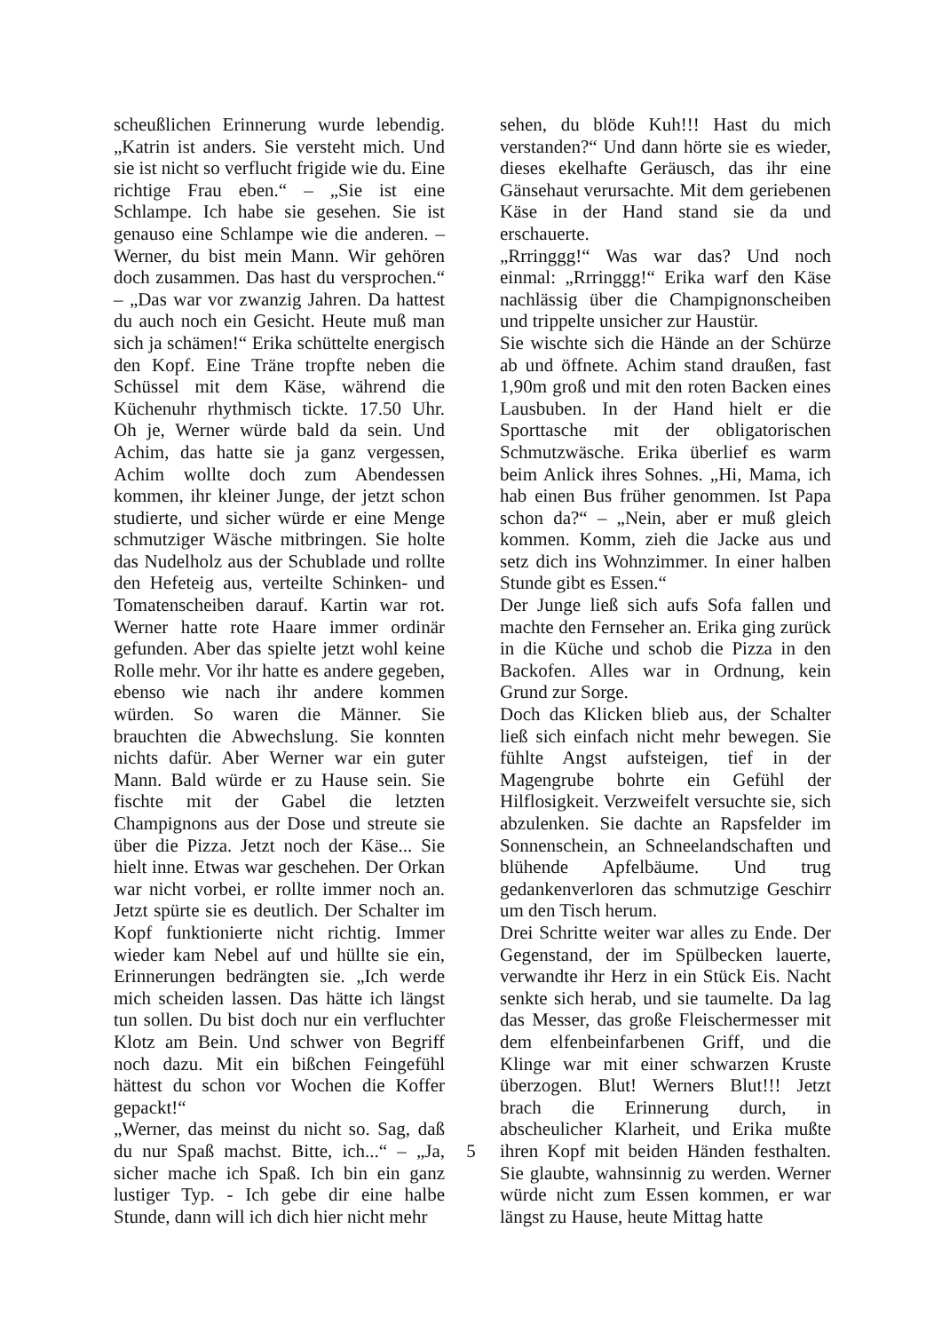scheußlichen Erinnerung wurde lebendig. „Katrin ist anders. Sie versteht mich. Und sie ist nicht so verflucht frigide wie du. Eine richtige Frau eben.“ – „Sie ist eine Schlampe. Ich habe sie gesehen. Sie ist genauso eine Schlampe wie die anderen. – Werner, du bist mein Mann. Wir gehören doch zusammen. Das hast du versprochen.“ – „Das war vor zwanzig Jahren. Da hattest du auch noch ein Gesicht. Heute muß man sich ja schämen!“ Erika schüttelte energisch den Kopf. Eine Träne tropfte neben die Schüssel mit dem Käse, während die Küchenuhr rhythmisch tickte. 17.50 Uhr. Oh je, Werner würde bald da sein. Und Achim, das hatte sie ja ganz vergessen, Achim wollte doch zum Abendessen kommen, ihr kleiner Junge, der jetzt schon studierte, und sicher würde er eine Menge schmutziger Wäsche mitbringen. Sie holte das Nudelholz aus der Schublade und rollte den Hefeteig aus, verteilte Schinken- und Tomatenscheiben darauf. Kartin war rot. Werner hatte rote Haare immer ordinär gefunden. Aber das spielte jetzt wohl keine Rolle mehr. Vor ihr hatte es andere gegeben, ebenso wie nach ihr andere kommen würden. So waren die Männer. Sie brauchten die Abwechslung. Sie konnten nichts dafür. Aber Werner war ein guter Mann. Bald würde er zu Hause sein. Sie fischte mit der Gabel die letzten Champignons aus der Dose und streute sie über die Pizza. Jetzt noch der Käse... Sie hielt inne. Etwas war geschehen. Der Orkan war nicht vorbei, er rollte immer noch an. Jetzt spürte sie es deutlich. Der Schalter im Kopf funktionierte nicht richtig. Immer wieder kam Nebel auf und hüllte sie ein, Erinnerungen bedrängten sie. „Ich werde mich scheiden lassen. Das hätte ich längst tun sollen. Du bist doch nur ein verfluchter Klotz am Bein. Und schwer von Begriff noch dazu. Mit ein bißchen Feingefühl hättest du schon vor Wochen die Koffer gepackt!“
„Werner, das meinst du nicht so. Sag, daß du nur Spaß machst. Bitte, ich...“ – „Ja, sicher mache ich Spaß. Ich bin ein ganz lustiger Typ. - Ich gebe dir eine halbe Stunde, dann will ich dich hier nicht mehr
sehen, du blöde Kuh!!! Hast du mich verstanden?“ Und dann hörte sie es wieder, dieses ekelhafte Geräusch, das ihr eine Gänsehaut verursachte. Mit dem geriebenen Käse in der Hand stand sie da und erschauerte.
„Rrringgg!“ Was war das? Und noch einmal: „Rrringgg!“ Erika warf den Käse nachlässig über die Champignonscheiben und trippelte unsicher zur Haustür.
Sie wischte sich die Hände an der Schürze ab und öffnete. Achim stand draußen, fast 1,90m groß und mit den roten Backen eines Lausbuben. In der Hand hielt er die Sporttasche mit der obligatorischen Schmutzwäsche. Erika überlief es warm beim Anlick ihres Sohnes. „Hi, Mama, ich hab einen Bus früher genommen. Ist Papa schon da?“ – „Nein, aber er muß gleich kommen. Komm, zieh die Jacke aus und setz dich ins Wohnzimmer. In einer halben Stunde gibt es Essen.“
Der Junge ließ sich aufs Sofa fallen und machte den Fernseher an. Erika ging zurück in die Küche und schob die Pizza in den Backofen. Alles war in Ordnung, kein Grund zur Sorge.
Doch das Klicken blieb aus, der Schalter ließ sich einfach nicht mehr bewegen. Sie fühlte Angst aufsteigen, tief in der Magengrube bohrte ein Gefühl der Hilflosigkeit. Verzweifelt versuchte sie, sich abzulenken. Sie dachte an Rapsfelder im Sonnenschein, an Schneelandschaften und blühende Apfelbäume. Und trug gedankenverloren das schmutzige Geschirr um den Tisch herum.
Drei Schritte weiter war alles zu Ende. Der Gegenstand, der im Spülbecken lauerte, verwandte ihr Herz in ein Stück Eis. Nacht senkte sich herab, und sie taumelte. Da lag das Messer, das große Fleischermesser mit dem elfenbeinfarbenen Griff, und die Klinge war mit einer schwarzen Kruste überzogen. Blut! Werners Blut!!! Jetzt brach die Erinnerung durch, in abscheulicher Klarheit, und Erika mußte ihren Kopf mit beiden Händen festhalten. Sie glaubte, wahnsinnig zu werden. Werner würde nicht zum Essen kommen, er war längst zu Hause, heute Mittag hatte
5